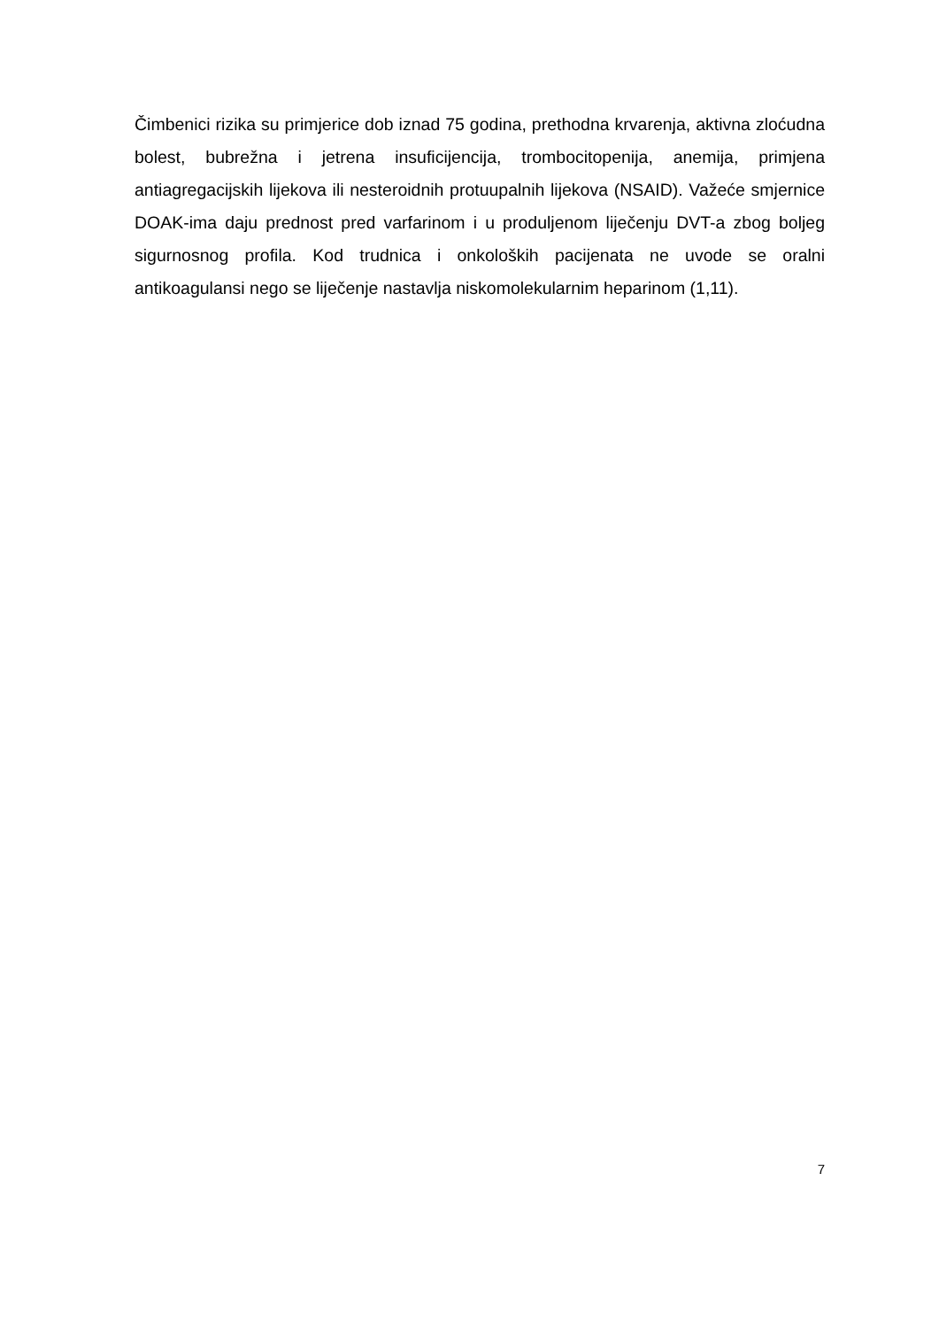Čimbenici rizika su primjerice dob iznad 75 godina, prethodna krvarenja, aktivna zloćudna bolest, bubrežna i jetrena insuficijencija, trombocitopenija, anemija, primjena antiagregacijskih lijekova ili nesteroidnih protuupalnih lijekova (NSAID). Važeće smjernice DOAK-ima daju prednost pred varfarinom i u produljenom liječenju DVT-a zbog boljeg sigurnosnog profila. Kod trudnica i onkoloških pacijenata ne uvode se oralni antikoagulansi nego se liječenje nastavlja niskomolekularnim heparinom (1,11).
7